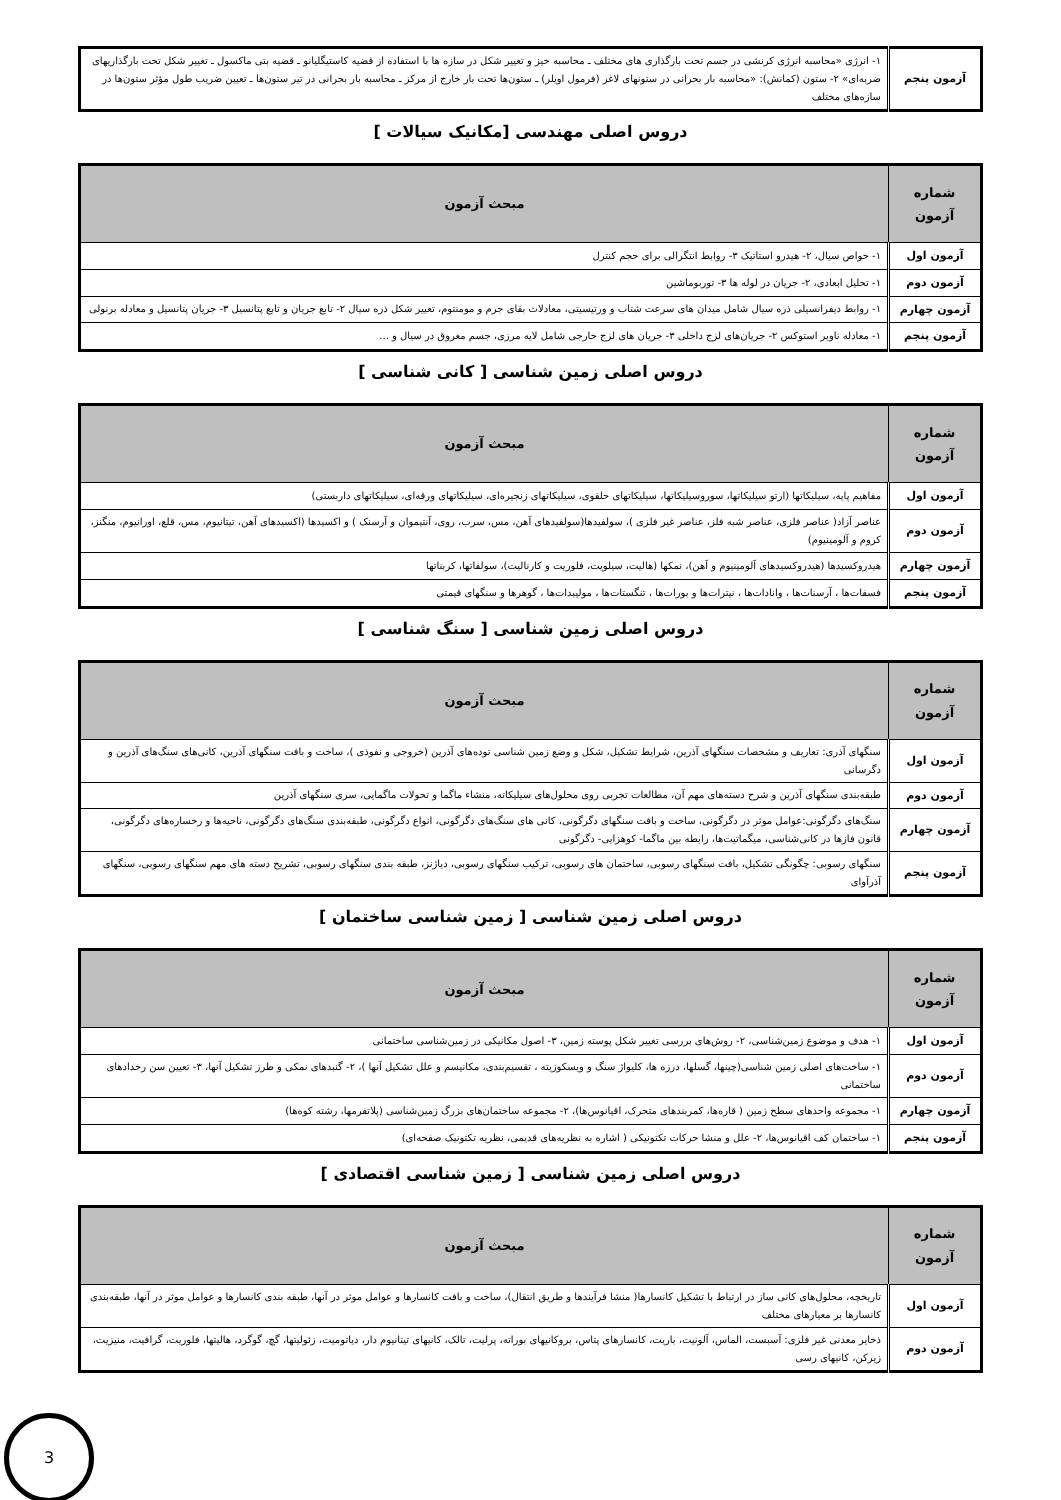| آزمون پنجم | ۱- انرژی «محاسبه انرژی کرنشی در جسم تحت بارگذاری های مختلف ـ محاسبه خیز و تغییر شکل در سازه ها با استفاده از قضیه کاستیگلیانو ـ قضیه بتی ماکسول ـ تغییر شکل تحت بارگذاریهای ضربه‌ای» ۲- ستون (کمانش): «محاسبه بار بحرانی در ستونهای لاغر (فرمول اویلر) ـ ستون‌ها تحت بار خارج از مرکز ـ محاسبه بار بحرانی در تیر ستون‌ها ـ تعیین ضریب طول مؤثر ستون‌ها در سازه‌های مختلف |
دروس اصلی مهندسی [مکانیک سیالات ]
| شماره آزمون | مبحث آزمون |
| --- | --- |
| آزمون اول | ۱- خواص سیال، ۲- هیدرو استاتیک ۳- روابط انتگرالی برای حجم کنترل |
| آزمون دوم | ۱- تحلیل ابعادی، ۲- جریان در لوله ها ۳- توربوماشین |
| آزمون چهارم | ۱- روابط دیفرانسیلی ذره سیال شامل میدان های سرعت شتاب و ورتیسیتی، معادلات بقای جرم و مومنتوم، تغییر شکل ذره سیال ۲- تابع جریان و تابع پتانسیل ۳- جریان پتانسیل و معادله برنولی |
| آزمون پنجم | ۱- معادله ناویر استوکس ۲- جریان‌های لزج داخلی ۳- جریان های لزج خارجی شامل لایه مرزی، جسم مغروق در سیال و ... |
دروس اصلی زمین شناسی [ کانی شناسی ]
| شماره آزمون | مبحث آزمون |
| --- | --- |
| آزمون اول | مفاهیم پایه، سیلیکاتها (ارتو سیلیکاتها، سوروسیلیکاتها، سیلیکاتهای حلقوی، سیلیکاتهای زنجیره‌ای، سیلیکاتهای ورقه‌ای، سیلیکاتهای داربستی) |
| آزمون دوم | عناصر آزاد( عناصر فلزی، عناصر شبه فلز، عناصر غیر فلزی )، سولفیدها(سولفیدهای آهن، مس، سرب، روی، آنتیموان و آرسنک ) و اکسیدها (اکسیدهای آهن، تیتانیوم، مس، قلع، اورانیوم، منگنز، کروم و آلومینیوم) |
| آزمون چهارم | هیدروکسیدها (هیدروکسیدهای آلومینیوم و آهن)، نمکها (هالیت، سیلویت، فلوریت و کارنالیت)، سولفاتها، کربناتها |
| آزمون پنجم | فسفات‌ها ، آرسنات‌ها ، وانادات‌ها ، نیترات‌ها و بورات‌ها ، تنگستات‌ها ، مولیبدات‌ها ، گوهرها و سنگهای قیمتی |
دروس اصلی زمین شناسی [ سنگ شناسی ]
| شماره آزمون | مبحث آزمون |
| --- | --- |
| آزمون اول | سنگهای آذری: تعاریف و مشخصات سنگهای آذرین، شرایط تشکیل، شکل و وضع زمین شناسی توده‌های آذرین (خروجی و نفوذی )، ساخت و بافت سنگهای آذرین، کانی‌های سنگ‌های آذرین و دگرسانی |
| آزمون دوم | طبقه‌بندی سنگهای آذرین و شرح دسته‌های مهم آن، مطالعات تجربی روی محلول‌های سیلیکاته، منشاء ماگما و تحولات ماگمایی، سری سنگهای آذرین |
| آزمون چهارم | سنگ‌های دگرگونی:عوامل موثر در دگرگونی، ساخت و بافت سنگهای دگرگونی، کانی های سنگ‌های دگرگونی، انواع دگرگونی، طبقه‌بندی سنگ‌های دگرگونی، ناحیه‌ها و رخساره‌های دگرگونی، قانون فازها در کانی‌شناسی، میگماتیت‌ها، رابطه بین ماگما- کوهزایی- دگرگونی |
| آزمون پنجم | سنگهای رسوبی: چگونگی تشکیل، بافت سنگهای رسوبی، ساختمان های رسوبی، ترکیب سنگهای رسوبی، دیاژنز، طبقه بندی سنگهای رسوبی، تشریح دسته های مهم سنگهای رسوبی، سنگهای آذرآوای |
دروس اصلی زمین شناسی [ زمین شناسی ساختمان ]
| شماره آزمون | مبحث آزمون |
| --- | --- |
| آزمون اول | ۱- هدف و موضوع زمین‌شناسی، ۲- روش‌های بررسی تغییر شکل پوسته زمین، ۳- اصول مکانیکی در زمین‌شناسی ساختمانی |
| آزمون دوم | ۱- ساخت‌های اصلی زمین شناسی(چینها، گسلها، درزه ها، کلیواژ سنگ و ویسکوزیته ، تقسیم‌بندی، مکانیسم و علل تشکیل آنها )، ۲- گنبدهای نمکی و طرز تشکیل آنها، ۳- تعیین سن رخدادهای ساختمانی |
| آزمون چهارم | ۱- مجموعه واحدهای سطح زمین ( قاره‌ها، کمربندهای متحرک، اقیانوس‌ها)، ۲- مجموعه ساختمان‌های بزرگ زمین‌شناسی (پلاتفرمها، رشته کوه‌ها) |
| آزمون پنجم | ۱- ساختمان کف اقیانوس‌ها، ۲- علل و منشا حرکات تکتونیکی ( اشاره به نظریه‌های قدیمی، نظریه تکتونیک صفحه‌ای) |
دروس اصلی زمین شناسی [ زمین شناسی اقتصادی ]
| شماره آزمون | مبحث آزمون |
| --- | --- |
| آزمون اول | تاریخچه، محلول‌های کانی ساز در ارتباط با تشکیل کانسارها( منشا فرآیندها و طریق انتقال)، ساخت و بافت کانسارها و عوامل موثر در آنها، طبقه بندی کانسارها و عوامل موثر در آنها، طبقه‌بندی کانسارها بر معیارهای مختلف |
| آزمون دوم | ذخایر معدنی غیر فلزی: آسبست، الماس، آلونیت، باریت، کانسارهای پتاس، بروکانیهای بوراته، پرلیت، تالک، کانیهای تیتانیوم دار، دیاتومیت، زئولیتها، گچ، گوگرد، هالیتها، فلوریت، گرافیت، منیزیت، زیرکن، کانیهای رسی |
3